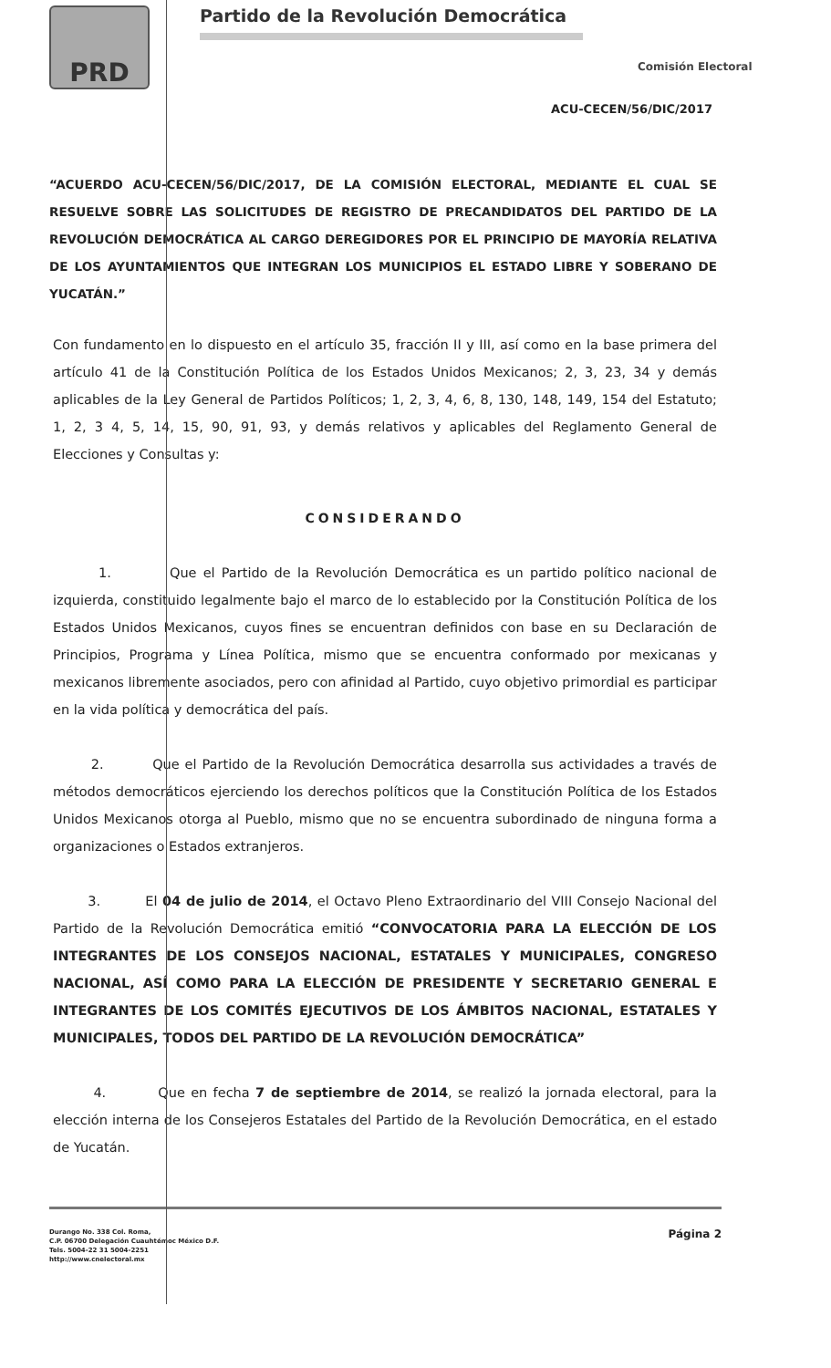PRD
Partido de la Revolución Democrática
Comisión Electoral
ACU-CECEN/56/DIC/2017
“ACUERDO ACU-CECEN/56/DIC/2017, DE LA COMISIÓN ELECTORAL, MEDIANTE EL CUAL SE RESUELVE SOBRE LAS SOLICITUDES DE REGISTRO DE PRECANDIDATOS DEL PARTIDO DE LA REVOLUCIÓN DEMOCRÁTICA AL CARGO DEREGIDORES POR EL PRINCIPIO DE MAYORÍA RELATIVA DE LOS AYUNTAMIENTOS QUE INTEGRAN LOS MUNICIPIOS EL ESTADO LIBRE Y SOBERANO DE YUCATÁN.”
Con fundamento en lo dispuesto en el artículo 35, fracción II y III, así como en la base primera del artículo 41 de la Constitución Política de los Estados Unidos Mexicanos; 2, 3, 23, 34 y demás aplicables de la Ley General de Partidos Políticos; 1, 2, 3, 4, 6, 8, 130, 148, 149, 154 del Estatuto; 1, 2, 3 4, 5, 14, 15, 90, 91, 93, y demás relativos y aplicables del Reglamento General de Elecciones y Consultas y:
CONSIDERANDO
1. Que el Partido de la Revolución Democrática es un partido político nacional de izquierda, constituido legalmente bajo el marco de lo establecido por la Constitución Política de los Estados Unidos Mexicanos, cuyos fines se encuentran definidos con base en su Declaración de Principios, Programa y Línea Política, mismo que se encuentra conformado por mexicanas y mexicanos libremente asociados, pero con afinidad al Partido, cuyo objetivo primordial es participar en la vida política y democrática del país.
2. Que el Partido de la Revolución Democrática desarrolla sus actividades a través de métodos democráticos ejerciendo los derechos políticos que la Constitución Política de los Estados Unidos Mexicanos otorga al Pueblo, mismo que no se encuentra subordinado de ninguna forma a organizaciones o Estados extranjeros.
3. El 04 de julio de 2014, el Octavo Pleno Extraordinario del VIII Consejo Nacional del Partido de la Revolución Democrática emitió “CONVOCATORIA PARA LA ELECCIÓN DE LOS INTEGRANTES DE LOS CONSEJOS NACIONAL, ESTATALES Y MUNICIPALES, CONGRESO NACIONAL, ASÍ COMO PARA LA ELECCIÓN DE PRESIDENTE Y SECRETARIO GENERAL E INTEGRANTES DE LOS COMITÉS EJECUTIVOS DE LOS ÁMBITOS NACIONAL, ESTATALES Y MUNICIPALES, TODOS DEL PARTIDO DE LA REVOLUCIÓN DEMOCRÁTICA”
4. Que en fecha 7 de septiembre de 2014, se realizó la jornada electoral, para la elección interna de los Consejeros Estatales del Partido de la Revolución Democrática, en el estado de Yucatán.
Durango No. 338 Col. Roma,
C.P. 06700 Delegación Cuauhtémoc México D.F.
Tels. 5004-22 31 5004-2251
http://www.cnelectoral.mx
Página 2